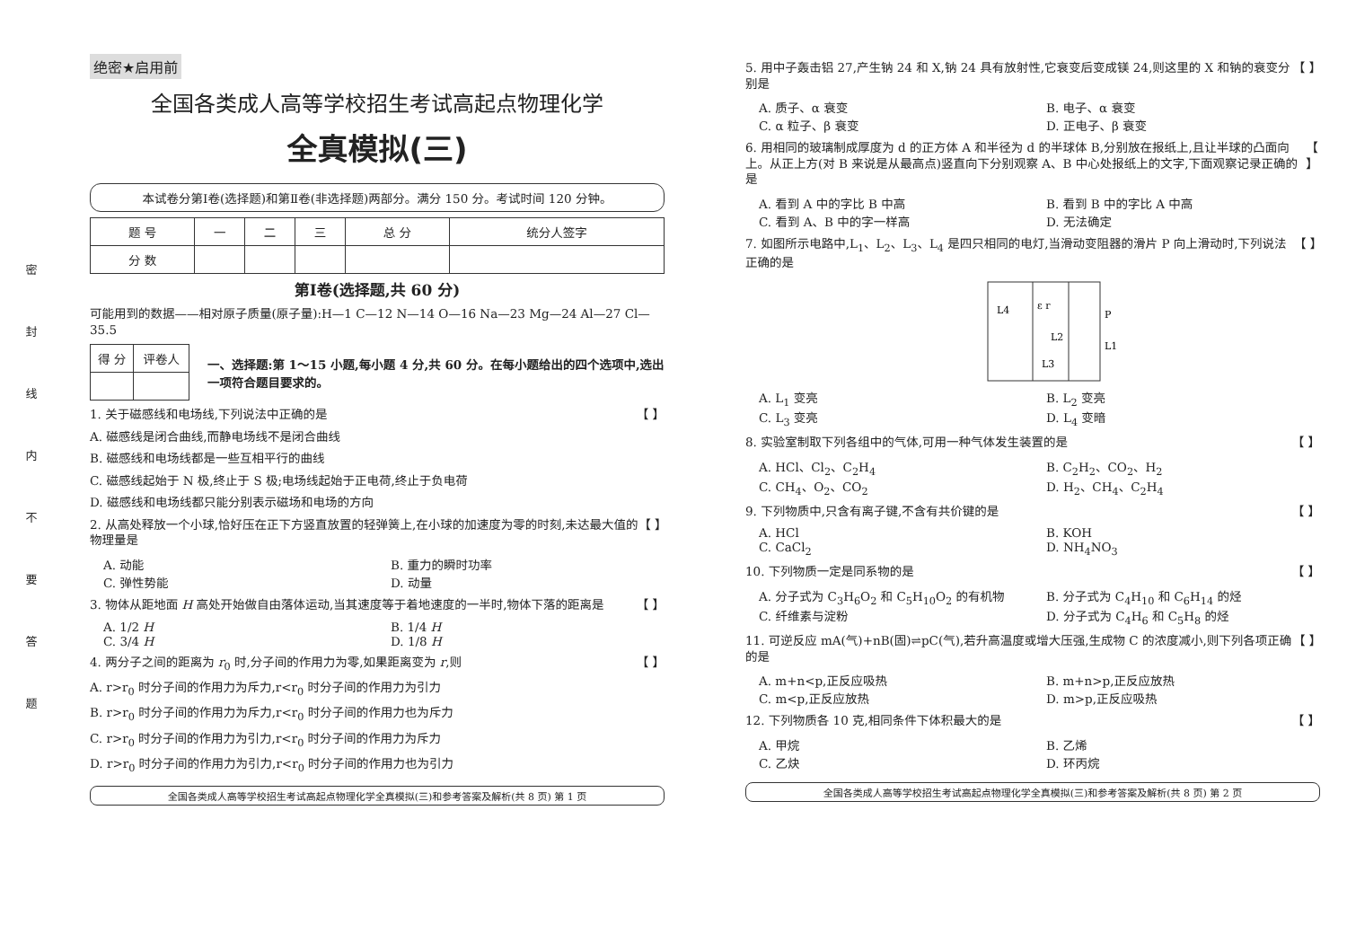密封线内不要答题
绝密★启用前
全国各类成人高等学校招生考试高起点物理化学
全真模拟(三)
本试卷分第Ⅰ卷(选择题)和第Ⅱ卷(非选择题)两部分。满分 150 分。考试时间 120 分钟。
| 题 号 | 一 | 二 | 三 | 总 分 | 统分人签字 |
| --- | --- | --- | --- | --- | --- |
| 分 数 | | | | | |
第Ⅰ卷(选择题,共 60 分)
可能用到的数据——相对原子质量(原子量):H—1 C—12 N—14 O—16 Na—23 Mg—24 Al—27 Cl—35.5
| 得 分 | 评卷人 |
一、选择题:第 1～15 小题,每小题 4 分,共 60 分。在每小题给出的四个选项中,选出一项符合题目要求的。
1. 关于磁感线和电场线,下列说法中正确的是 【 】
A. 磁感线是闭合曲线,而静电场线不是闭合曲线
B. 磁感线和电场线都是一些互相平行的曲线
C. 磁感线起始于 N 极,终止于 S 极;电场线起始于正电荷,终止于负电荷
D. 磁感线和电场线都只能分别表示磁场和电场的方向
2. 从高处释放一个小球,恰好压在正下方竖直放置的轻弹簧上,在小球的加速度为零的时刻,未达最大值的物理量是 【 】
A. 动能 B. 重力的瞬时功率
C. 弹性势能 D. 动量
3. 物体从距地面 H 高处开始做自由落体运动,当其速度等于着地速度的一半时,物体下落的距离是 【 】
A. 1/2 H B. 1/4 H
C. 3/4 H D. 1/8 H
4. 两分子之间的距离为 r<sub>0</sub> 时,分子间的作用力为零,如果距离变为 r,则 【 】
A. r>r<sub>0</sub> 时分子间的作用力为斥力,r<r<sub>0</sub> 时分子间的作用力为引力
B. r>r<sub>0</sub> 时分子间的作用力为斥力,r<r<sub>0</sub> 时分子间的作用力也为斥力
C. r>r<sub>0</sub> 时分子间的作用力为引力,r<r<sub>0</sub> 时分子间的作用力为斥力
D. r>r<sub>0</sub> 时分子间的作用力为引力,r<r<sub>0</sub> 时分子间的作用力也为引力
全国各类成人高等学校招生考试高起点物理化学全真模拟(三)和参考答案及解析(共 8 页) 第 1 页
5. 用中子轰击铝 27,产生钠 24 和 X,钠 24 具有放射性,它衰变后变成镁 24,则这里的 X 和钠的衰变分别是 【 】
A. 质子、α 衰变 B. 电子、α 衰变
C. α 粒子、β 衰变 D. 正电子、β 衰变
6. 用相同的玻璃制成厚度为 d 的正方体 A 和半径为 d 的半球体 B,分别放在报纸上,且让半球的凸面向上。从正上方(对 B 来说是从最高点)竖直向下分别观察 A、B 中心处报纸上的文字,下面观察记录正确的是 【 】
A. 看到 A 中的字比 B 中高 B. 看到 B 中的字比 A 中高
C. 看到 A、B 中的字一样高 D. 无法确定
7. 如图所示电路中,L<sub>1</sub>、L<sub>2</sub>、L<sub>3</sub>、L<sub>4</sub> 是四只相同的电灯,当滑动变阻器的滑片 P 向上滑动时,下列说法正确的是 【 】
L4
ε r
L2
L1
L3
P
A. L<sub>1</sub> 变亮 B. L<sub>2</sub> 变亮
C. L<sub>3</sub> 变亮 D. L<sub>4</sub> 变暗
8. 实验室制取下列各组中的气体,可用一种气体发生装置的是 【 】
A. HCl、Cl<sub>2</sub>、C<sub>2</sub>H<sub>4</sub> B. C<sub>2</sub>H<sub>2</sub>、CO<sub>2</sub>、H<sub>2</sub>
C. CH<sub>4</sub>、O<sub>2</sub>、CO<sub>2</sub> D. H<sub>2</sub>、CH<sub>4</sub>、C<sub>2</sub>H<sub>4</sub>
9. 下列物质中,只含有离子键,不含有共价键的是 【 】
A. HCl B. KOH
C. CaCl<sub>2</sub> D. NH<sub>4</sub>NO<sub>3</sub>
10. 下列物质一定是同系物的是 【 】
A. 分子式为 C<sub>3</sub>H<sub>6</sub>O<sub>2</sub> 和 C<sub>5</sub>H<sub>10</sub>O<sub>2</sub> 的有机物 B. 分子式为 C<sub>4</sub>H<sub>10</sub> 和 C<sub>6</sub>H<sub>14</sub> 的烃
C. 纤维素与淀粉 D. 分子式为 C<sub>4</sub>H<sub>6</sub> 和 C<sub>5</sub>H<sub>8</sub> 的烃
11. 可逆反应 mA(气)+nB(固)⇌pC(气),若升高温度或增大压强,生成物 C 的浓度减小,则下列各项正确的是 【 】
A. m+n<p,正反应吸热 B. m+n>p,正反应放热
C. m<p,正反应放热 D. m>p,正反应吸热
12. 下列物质各 10 克,相同条件下体积最大的是 【 】
A. 甲烷 B. 乙烯
C. 乙炔 D. 环丙烷
全国各类成人高等学校招生考试高起点物理化学全真模拟(三)和参考答案及解析(共 8 页) 第 2 页